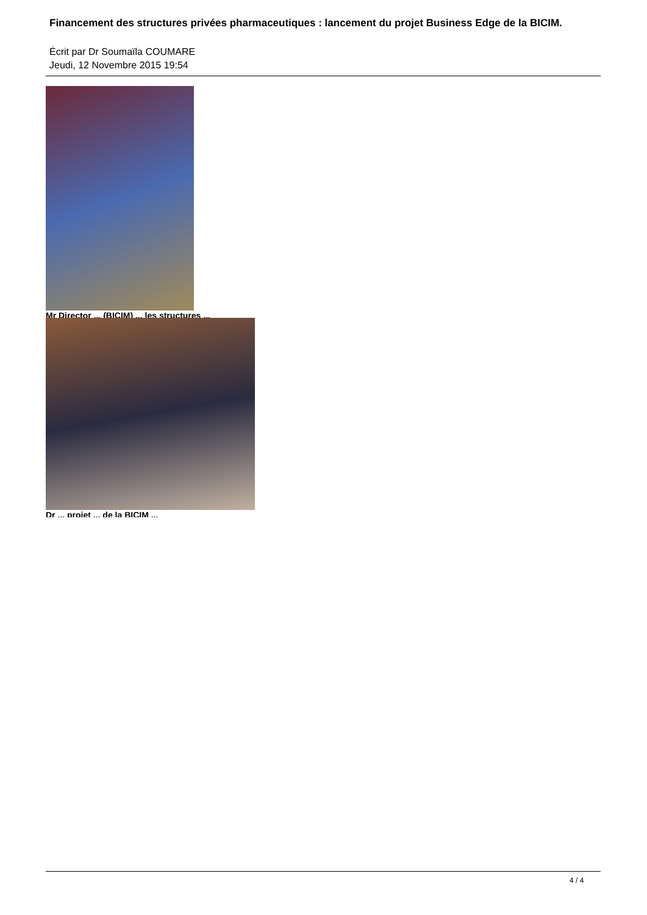Financement des structures privées pharmaceutiques : lancement du projet Business Edge de la BICIM.
Écrit par Dr Soumaïla COUMARE
Jeudi, 12 Novembre 2015 19:54
Mr Director ... (BICIM) ... les structures ...
Dr ... projet ... de la BICIM ...
4 / 4